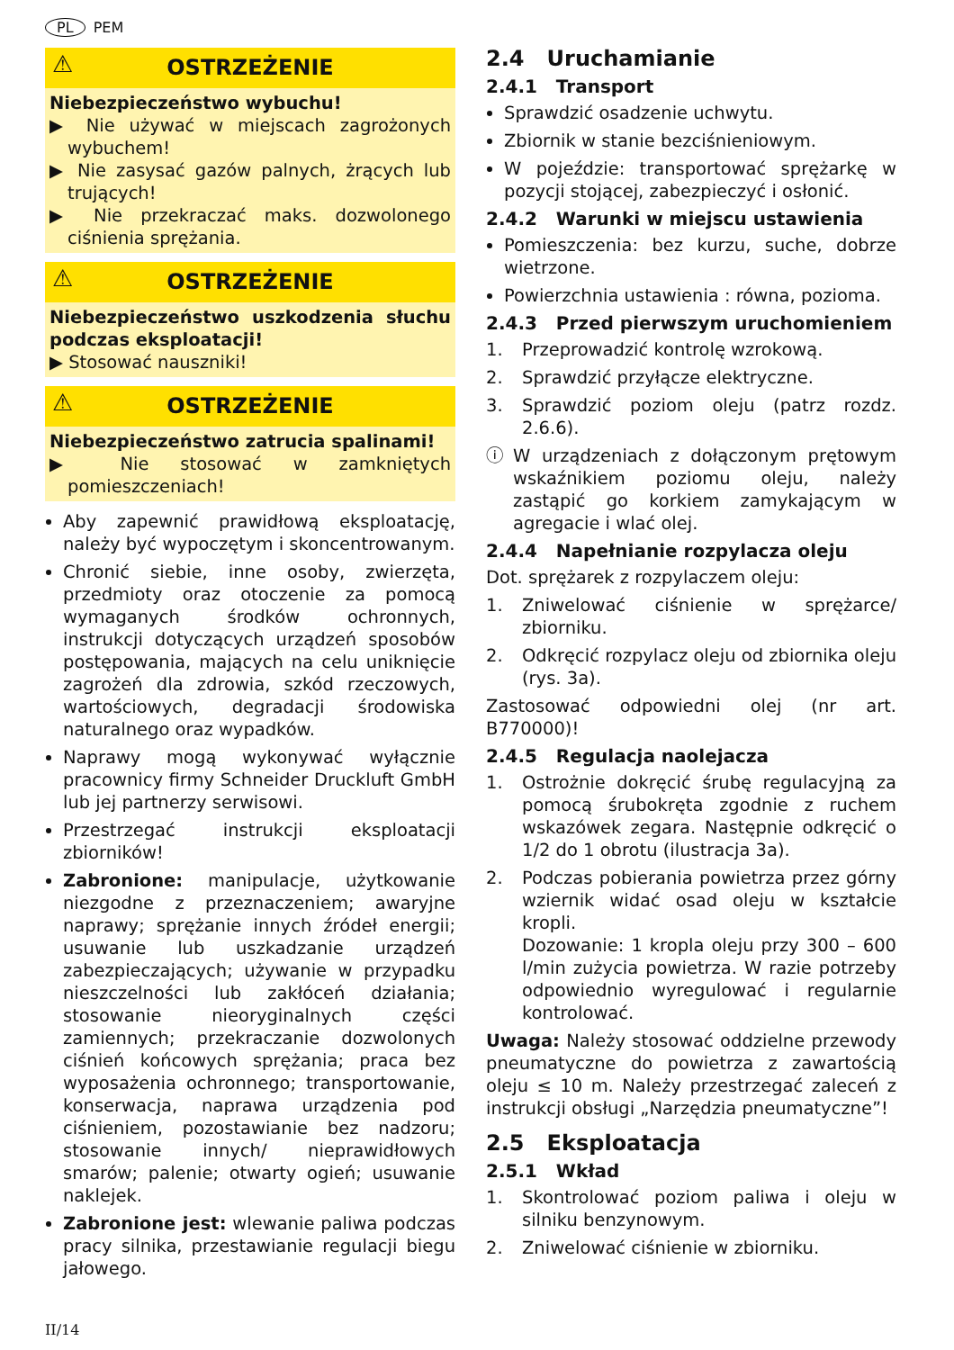PL PEM
⚠ OSTRZEŻENIE
Niebezpieczeństwo wybuchu!
▶ Nie używać w miejscach zagrożonych wybuchem!
▶ Nie zasysać gazów palnych, żrących lub trujących!
▶ Nie przekraczać maks. dozwolonego ciśnienia sprężania.
⚠ OSTRZEŻENIE
Niebezpieczeństwo uszkodzenia słuchu podczas eksploatacji!
▶ Stosować nauszniki!
⚠ OSTRZEŻENIE
Niebezpieczeństwo zatrucia spalinami!
▶ Nie stosować w zamkniętych pomieszczeniach!
Aby zapewnić prawidłową eksploatację, należy być wypoczętym i skoncentrowanym.
Chronić siebie, inne osoby, zwierzęta, przedmioty oraz otoczenie za pomocą wymaganych środków ochronnych, instrukcji dotyczących urządzeń sposobów postępowania, mających na celu uniknięcie zagrożeń dla zdrowia, szkód rzeczowych, wartościowych, degradacji środowiska naturalnego oraz wypadków.
Naprawy mogą wykonywać wyłącznie pracownicy firmy Schneider Druckluft GmbH lub jej partnerzy serwisowi.
Przestrzegać instrukcji eksploatacji zbiorników!
Zabronione: manipulacje, użytkowanie niezgodne z przeznaczeniem; awaryjne naprawy; sprężanie innych źródeł energii; usuwanie lub uszkadzanie urządzeń zabezpieczających; używanie w przypadku nieszczelności lub zakłóceń działania; stosowanie nieoryginalnych części zamiennych; przekraczanie dozwolonych ciśnień końcowych sprężania; praca bez wyposażenia ochronnego; transportowanie, konserwacja, naprawa urządzenia pod ciśnieniem, pozostawianie bez nadzoru; stosowanie innych/ nieprawidłowych smarów; palenie; otwarty ogień; usuwanie naklejek.
Zabronione jest: wlewanie paliwa podczas pracy silnika, przestawianie regulacji biegu jałowego.
2.4 Uruchamianie
2.4.1 Transport
Sprawdzić osadzenie uchwytu.
Zbiornik w stanie bezciśnieniowym.
W pojeździe: transportować sprężarkę w pozycji stojącej, zabezpieczyć i osłonić.
2.4.2 Warunki w miejscu ustawienia
Pomieszczenia: bez kurzu, suche, dobrze wietrzone.
Powierzchnia ustawienia : równa, pozioma.
2.4.3 Przed pierwszym uruchomieniem
1. Przeprowadzić kontrolę wzrokową.
2. Sprawdzić przyłącze elektryczne.
3. Sprawdzić poziom oleju (patrz rozdz. 2.6.6).
ⓘ W urządzeniach z dołączonym prętowym wskaźnikiem poziomu oleju, należy zastąpić go korkiem zamykającym w agregacie i wlać olej.
2.4.4 Napełnianie rozpylacza oleju
Dot. sprężarek z rozpylaczem oleju:
1. Zniwelować ciśnienie w sprężarce/ zbiorniku.
2. Odkręcić rozpylacz oleju od zbiornika oleju (rys. 3a).
Zastosować odpowiedni olej (nr art. B770000)!
2.4.5 Regulacja naolejacza
1. Ostrożnie dokręcić śrubę regulacyjną za pomocą śrubokręta zgodnie z ruchem wskazówek zegara. Następnie odkręcić o 1/2 do 1 obrotu (ilustracja 3a).
2. Podczas pobierania powietrza przez górny wziernik widać osad oleju w kształcie kropli.
Dozowanie: 1 kropla oleju przy 300 – 600 l/min zużycia powietrza. W razie potrzeby odpowiednio wyregulować i regularnie kontrolować.
Uwaga: Należy stosować oddzielne przewody pneumatyczne do powietrza z zawartością oleju ≤ 10 m. Należy przestrzegać zaleceń z instrukcji obsługi „Narzędzia pneumatyczne”!
2.5 Eksploatacja
2.5.1 Wkład
1. Skontrolować poziom paliwa i oleju w silniku benzynowym.
2. Zniwelować ciśnienie w zbiorniku.
II/14